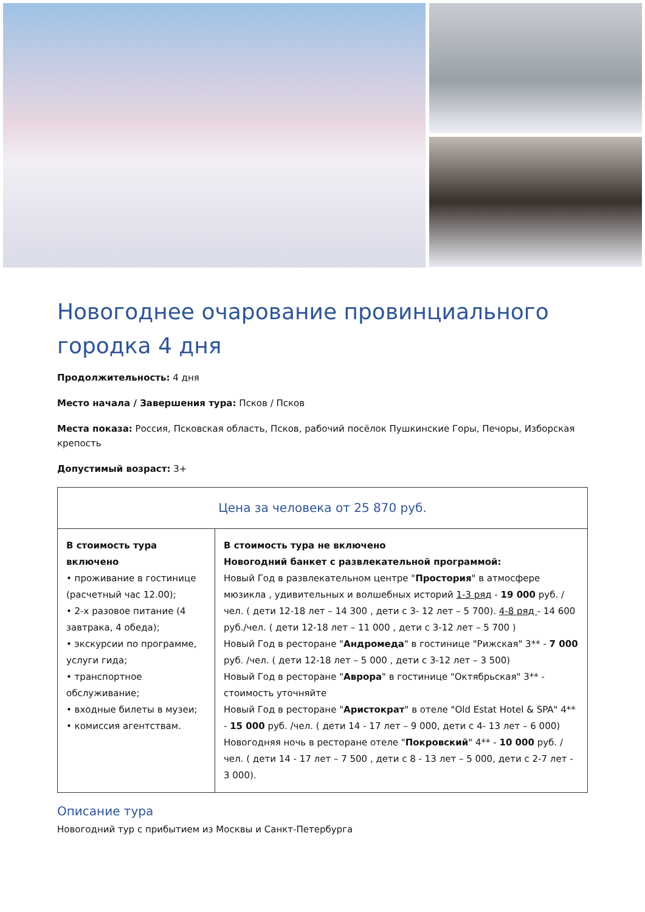Новогоднее очарование провинциального городка 4 дня
Продолжительность: 4 дня
Место начала / Завершения тура: Псков / Псков
Места показа: Россия, Псковская область, Псков, рабочий посёлок Пушкинские Горы, Печоры, Изборская крепость
Допустимый возраст: 3+
| Цена за человека от 25 870 руб. | |
| --- | --- |
| В стоимость тура включено • проживание в гостинице (расчетный час 12.00); • 2-х разовое питание (4 завтрака, 4 обеда); • экскурсии по программе, услуги гида; • транспортное обслуживание; • входные билеты в музеи; • комиссия агентствам. | В стоимость тура не включено Новогодний банкет с развлекательной программой: Новый Год в развлекательном центре " Простория " в атмосфере мюзикла , удивительных и волшебных историй 1-3 ряд - 19 000 руб. /чел. ( дети 12-18 лет – 14 300 , дети с 3- 12 лет – 5 700). 4-8 ряд - 14 600 руб./чел. ( дети 12-18 лет – 11 000 , дети с 3-12 лет – 5 700 ) Новый Год в ресторане " Андромеда " в гостинице "Рижская" 3** - 7 000 руб. /чел. ( дети 12-18 лет – 5 000 , дети с 3-12 лет – 3 500) Новый Год в ресторане " Аврора " в гостинице "Октябрьская" 3** - стоимость уточняйте Новый Год в ресторане " Аристократ " в отеле "Old Estat Hotel & SPA" 4** - 15 000 руб. /чел. ( дети 14 - 17 лет – 9 000, дети с 4- 13 лет – 6 000) Новогодняя ночь в ресторане отеле " Покровский " 4** - 10 000 руб. /чел. ( дети 14 - 17 лет – 7 500 , дети с 8 - 13 лет – 5 000, дети с 2-7 лет - 3 000). |
Описание тура
Новогодний тур с прибытием из Москвы и Санкт-Петербурга